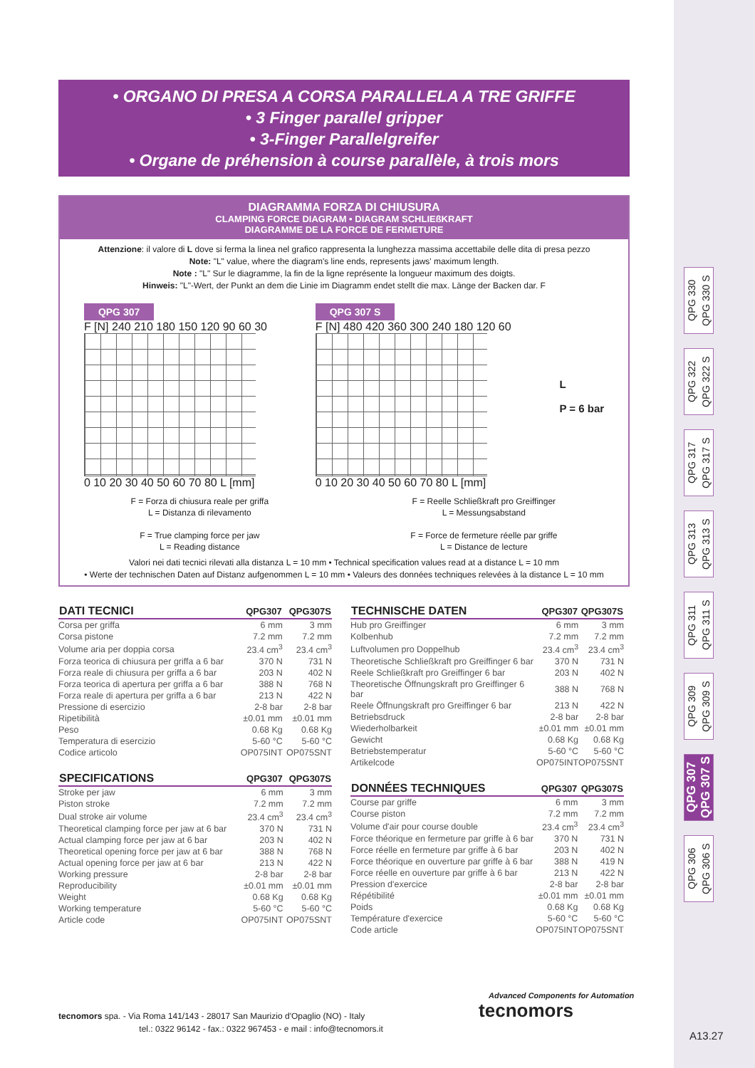• ORGANO DI PRESA A CORSA PARALLELA A TRE GRIFFE
• 3 Finger parallel gripper
• 3-Finger Parallelgreifer
• Organe de préhension à course parallèle, à trois mors
DIAGRAMMA FORZA DI CHIUSURA
CLAMPING FORCE DIAGRAM • DIAGRAM SCHLIEßKRAFT
DIAGRAMME DE LA FORCE DE FERMETURE
Attenzione: il valore di L dove si ferma la linea nel grafico rappresenta la lunghezza massima accettabile delle dita di presa pezzo
Note: "L" value, where the diagram's line ends, represents jaws' maximum length.
Note : "L" Sur le diagramme, la fin de la ligne représente la longueur maximum des doigts.
Hinweis: "L"-Wert, der Punkt an dem die Linie im Diagramm endet stellt die max. Länge der Backen dar. F
QPG 307
F [N] 240 210 180 150 120 90 60 30
0 10 20 30 40 50 60 70 80 L [mm]
QPG 307 S
F [N] 480 420 360 300 240 180 120 60
0 10 20 30 40 50 60 70 80 L [mm]
L
P = 6 bar
F = Forza di chiusura reale per griffa
L = Distanza di rilevamento
F = True clamping force per jaw
L = Reading distance
F = Reelle Schließkraft pro Greiffinger
L = Messungsabstand
F = Force de fermeture réelle par griffe
L = Distance de lecture
Valori nei dati tecnici rilevati alla distanza L = 10 mm • Technical specification values read at a distance L = 10 mm
• Werte der technischen Daten auf Distanz aufgenommen L = 10 mm • Valeurs des données techniques relevées à la distance L = 10 mm
| DATI TECNICI | QPG307 | QPG307S |
| --- | --- | --- |
| Corsa per griffa | 6 mm | 3 mm |
| Corsa pistone | 7.2 mm | 7.2 mm |
| Volume aria per doppia corsa | 23.4 cm<sup>3</sup> | 23.4 cm<sup>3</sup> |
| Forza teorica di chiusura per griffa a 6 bar | 370 N | 731 N |
| Forza reale di chiusura per griffa a 6 bar | 203 N | 402 N |
| Forza teorica di apertura per griffa a 6 bar | 388 N | 768 N |
| Forza reale di apertura per griffa a 6 bar | 213 N | 422 N |
| Pressione di esercizio | 2-8 bar | 2-8 bar |
| Ripetibilità | ±0.01 mm | ±0.01 mm |
| Peso | 0.68 Kg | 0.68 Kg |
| Temperatura di esercizio | 5-60 °C | 5-60 °C |
| Codice articolo | OP075INT | OP075SNT |
| SPECIFICATIONS | QPG307 | QPG307S |
| --- | --- | --- |
| Stroke per jaw | 6 mm | 3 mm |
| Piston stroke | 7.2 mm | 7.2 mm |
| Dual stroke air volume | 23.4 cm<sup>3</sup> | 23.4 cm<sup>3</sup> |
| Theoretical clamping force per jaw at 6 bar | 370 N | 731 N |
| Actual clamping force per jaw at 6 bar | 203 N | 402 N |
| Theoretical opening force per jaw at 6 bar | 388 N | 768 N |
| Actual opening force per jaw at 6 bar | 213 N | 422 N |
| Working pressure | 2-8 bar | 2-8 bar |
| Reproducibility | ±0.01 mm | ±0.01 mm |
| Weight | 0.68 Kg | 0.68 Kg |
| Working temperature | 5-60 °C | 5-60 °C |
| Article code | OP075INT | OP075SNT |
| TECHNISCHE DATEN | QPG307 | QPG307S |
| --- | --- | --- |
| Hub pro Greiffinger | 6 mm | 3 mm |
| Kolbenhub | 7.2 mm | 7.2 mm |
| Luftvolumen pro Doppelhub | 23.4 cm<sup>3</sup> | 23.4 cm<sup>3</sup> |
| Theoretische Schließkraft pro Greiffinger 6 bar | 370 N | 731 N |
| Reele Schließkraft pro Greiffinger 6 bar | 203 N | 402 N |
| Theoretische Öffnungskraft pro Greiffinger 6 bar | 388 N | 768 N |
| Reele Öffnungskraft pro Greiffinger 6 bar | 213 N | 422 N |
| Betriebsdruck | 2-8 bar | 2-8 bar |
| Wiederholbarkeit | ±0.01 mm | ±0.01 mm |
| Gewicht | 0.68 Kg | 0.68 Kg |
| Betriebstemperatur | 5-60 °C | 5-60 °C |
| Artikelcode | OP075INT | OP075SNT |
| DONNÉES TECHNIQUES | QPG307 | QPG307S |
| --- | --- | --- |
| Course par griffe | 6 mm | 3 mm |
| Course piston | 7.2 mm | 7.2 mm |
| Volume d'air pour course double | 23.4 cm<sup>3</sup> | 23.4 cm<sup>3</sup> |
| Force théorique en fermeture par griffe à 6 bar | 370 N | 731 N |
| Force réelle en fermeture par griffe à 6 bar | 203 N | 402 N |
| Force théorique en ouverture par griffe à 6 bar | 388 N | 419 N |
| Force réelle en ouverture par griffe à 6 bar | 213 N | 422 N |
| Pression d'exercice | 2-8 bar | 2-8 bar |
| Répétibilité | ±0.01 mm | ±0.01 mm |
| Poids | 0.68 Kg | 0.68 Kg |
| Température d'exercice | 5-60 °C | 5-60 °C |
| Code article | OP075INT | OP075SNT |
QPG 330
QPG 330 S
QPG 322
QPG 322 S
QPG 317
QPG 317 S
QPG 313
QPG 313 S
QPG 311
QPG 311 S
QPG 309
QPG 309 S
QPG 307
QPG 307 S
QPG 306
QPG 306 S
tecnomors spa. - Via Roma 141/143 - 28017 San Maurizio d'Opaglio (NO) - Italy
tel.: 0322 96142 - fax.: 0322 967453 - e mail : info@tecnomors.it
Advanced Components for Automation
tecnomors
A13.27